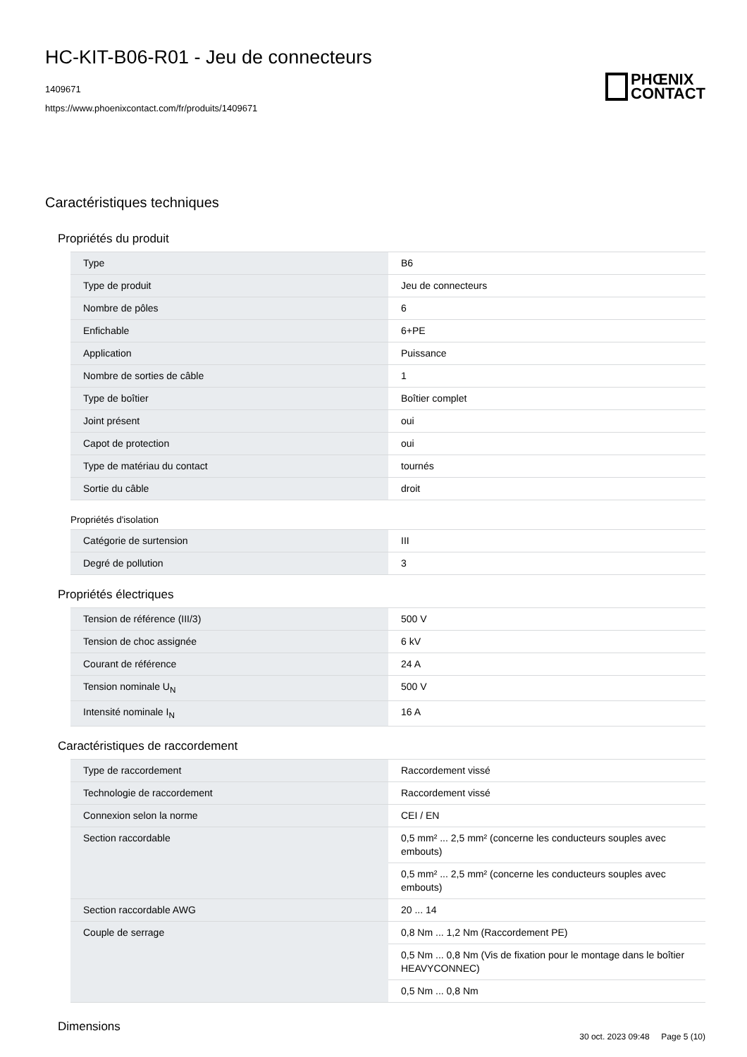HC-KIT-B06-R01 - Jeu de connecteurs
1409671
https://www.phoenixcontact.com/fr/produits/1409671
PHŒNIX
CONTACT
Caractéristiques techniques
Propriétés du produit
| Type | B6 |
| Type de produit | Jeu de connecteurs |
| Nombre de pôles | 6 |
| Enfichable | 6+PE |
| Application | Puissance |
| Nombre de sorties de câble | 1 |
| Type de boîtier | Boîtier complet |
| Joint présent | oui |
| Capot de protection | oui |
| Type de matériau du contact | tournés |
| Sortie du câble | droit |
Propriétés d'isolation
| Catégorie de surtension | III |
| Degré de pollution | 3 |
Propriétés électriques
| Tension de référence (III/3) | 500 V |
| Tension de choc assignée | 6 kV |
| Courant de référence | 24 A |
| Tension nominale U<sub>N</sub> | 500 V |
| Intensité nominale I<sub>N</sub> | 16 A |
Caractéristiques de raccordement
| Type de raccordement | Raccordement vissé |
| Technologie de raccordement | Raccordement vissé |
| Connexion selon la norme | CEI / EN |
| Section raccordable | 0,5 mm² ... 2,5 mm² (concerne les conducteurs souples avec embouts) |
| | 0,5 mm² ... 2,5 mm² (concerne les conducteurs souples avec embouts) |
| Section raccordable AWG | 20 ... 14 |
| Couple de serrage | 0,8 Nm ... 1,2 Nm (Raccordement PE) |
| | 0,5 Nm ... 0,8 Nm (Vis de fixation pour le montage dans le boîtier HEAVYCONNEC) |
| | 0,5 Nm ... 0,8 Nm |
Dimensions
30 oct. 2023 09:48 Page 5 (10)